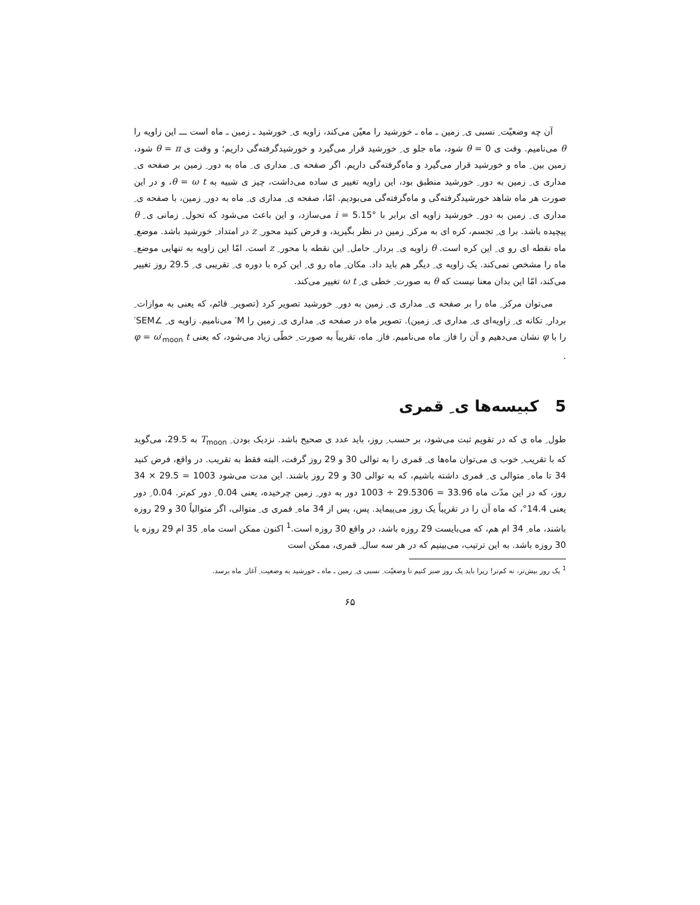آن چه وضعیّت ِ نسبی ی ِ زمین ـ ماه ـ خورشید را معیّن می‌کند، زاویه ی ِ خورشید ـ زمین ـ ماه است ـــ این زاویه را θ می‌نامیم. وقت ی θ = 0 شود، ماه جلو ی ِ خورشید قرار می‌گیرد و خورشیدگرفته‌گی داریم؛ و وقت ی θ = π شود، زمین بین ِ ماه و خورشید قرار می‌گیرد و ماه‌گرفته‌گی داریم. اگر صفحه ی ِ مداری ی ِ ماه به دور ِ زمین بر صفحه ی ِ مداری ی ِ زمین به دور ِ خورشید منطبق بود، این زاویه تغییر ی ساده می‌داشت، چیز ی شبیه به θ = ω t، و در این صورت هر ماه شاهد خورشیدگرفته‌گی و ماه‌گرفته‌گی می‌بودیم. امّا، صفحه ی ِ مداری ی ِ ماه به دور ِ زمین، با صفحه ی ِ مداری ی ِ زمین به دور ِ خورشید زاویه ای برابر با i = 5.15° می‌سازد، و این باعث می‌شود که تحول ِ زمانی ی ِ θ پیچیده باشد. برا ی ِ تجسم، کره ای به مرکز ِ زمین در نظر بگیرید، و فرض کنید محور ِ z در امتداد ِ خورشید باشد. موضع ِ ماه نقطه ای رو ی ِ این کره است. θ زاویه ی ِ بردار ِ حامل ِ این نقطه با محور ِ z است. امّا این زاویه به تنهایی موضع ِ ماه را مشخص نمی‌کند. یک زاویه ی ِ دیگر هم باید داد. مکان ِ ماه رو ی ِ این کره با دوره ی ِ تقریبی ی ِ 29.5 روز تغییر می‌کند، امّا این بدان معنا نیست که θ به صورت ِ خطی ی ِ ω t تغییر می‌کند.
می‌توان مرکز ِ ماه را بر صفحه ی ِ مداری ی ِ زمین به دور ِ خورشید تصویر کرد (تصویر ِ قائم، که یعنی به موازات ِ بردار ِ تکانه ی ِ زاویه‌ای ی ِ مداری ی ِ زمین). تصویر ماه در صفحه ی ِ مداری ی ِ زمین را M′ می‌نامیم. زاویه ی ِ ∠SEM′ را با φ نشان می‌دهیم و آن را فاز ِ ماه می‌نامیم. فاز ِ ماه، تقریباً به صورت ِ خطّی زیاد می‌شود، که یعنی φ = ω′<sub>moon</sub> t .
5 کبیسه‌ها ی ِ قمری
طول ِ ماه ی که در تقویم ثبت می‌شود، بر حسب ِ روز، باید عدد ی صحیح باشد. نزدیک بودن ِ T<sub>moon</sub> به 29.5، می‌گوید که با تقریب ِ خوب ی می‌توان ماه‌ها ی ِ قمری را به توالی 30 و 29 روز گرفت، البته فقط به تقریب. در واقع، فرض کنید 34 تا ماه ِ متوالی ی ِ قمری داشته باشیم، که به توالی 30 و 29 روز باشند. این مدت می‌شود 1003 = 29.5 × 34 روز، که در این مدّت ماه 33.96 = 29.5306 ÷ 1003 دور به دور ِ زمین چرخیده، یعنی 0.04 ِ دور کم‌تر. 0.04 ِ دور یعنی 14.4°، که ماه آن را در تقریباً یک روز می‌پیماید. پس، پس از 34 ماه ِ قمری ی ِ متوالی، اگر متوالیاً 30 و 29 روزه باشند، ماه ِ 34 ام هم، که می‌بایست 29 روزه باشد، در واقع 30 روزه است.<sup>1</sup> اکنون ممکن است ماه ِ 35 ام 29 روزه یا 30 روزه باشد. به این ترتیب، می‌بینیم که در هر سه سال ِ قمری، ممکن است
<sup>1</sup> یک روز بیش‌تر، نه کم‌تر! زیرا باید یک روز صبر کنیم تا وضعیّت ِ نسبی ی ِ زمین ـ ماه ـ خورشید به وضعیت ِ آغاز ِ ماه برسد.
۶۵